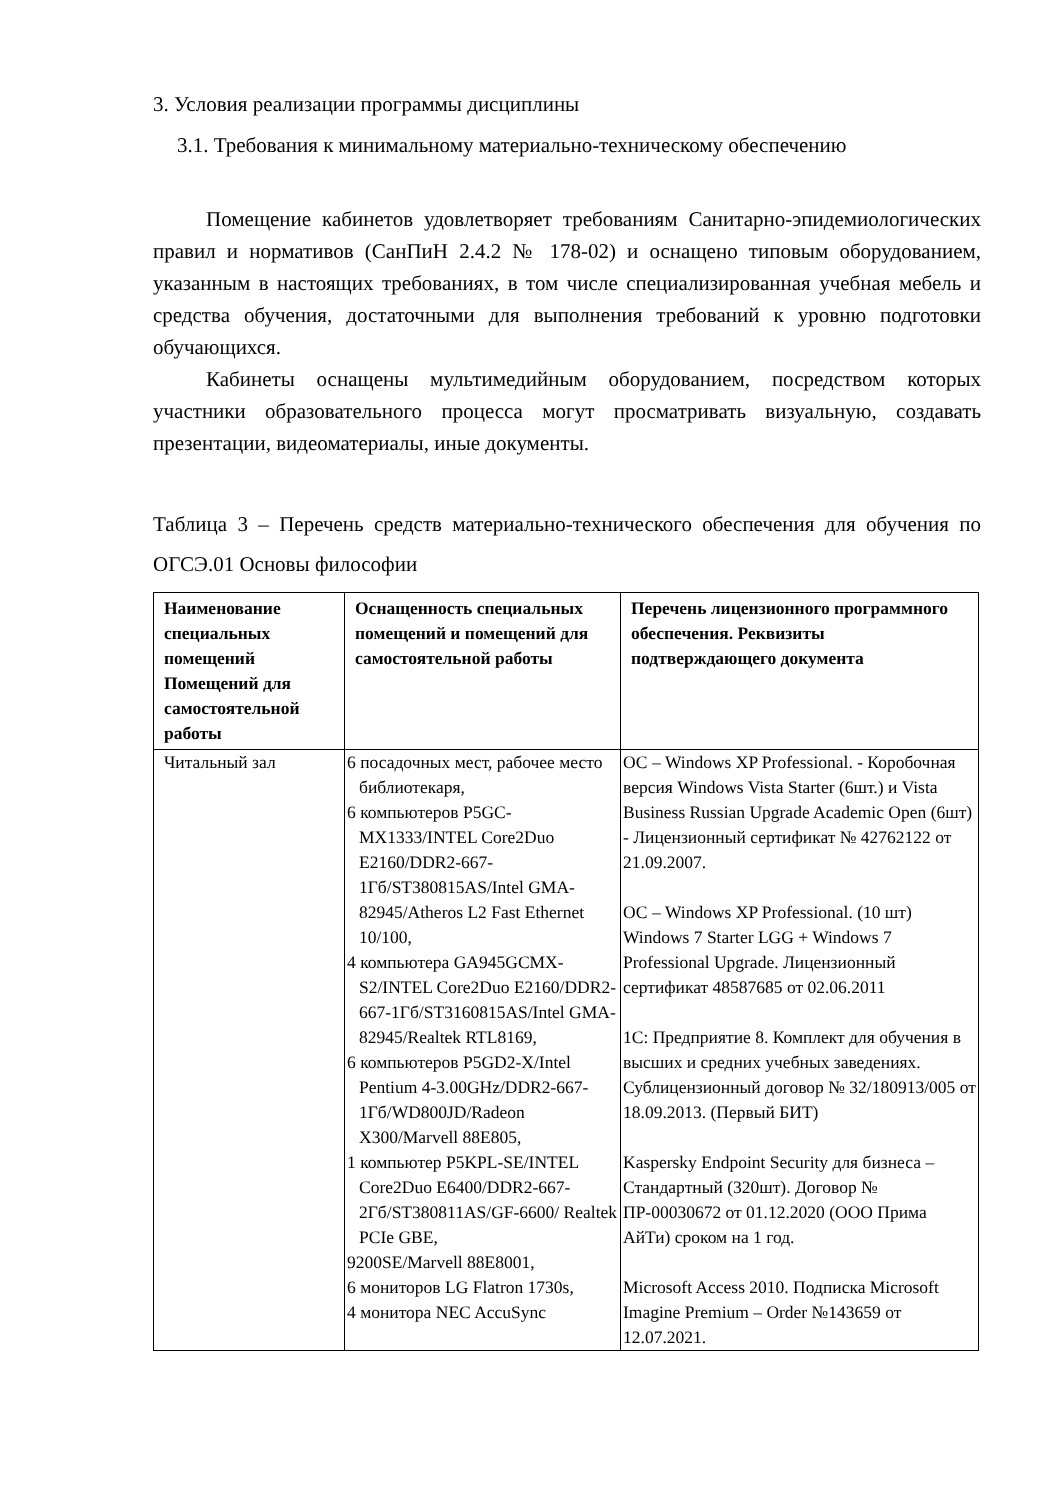3. Условия реализации программы дисциплины
3.1. Требования к минимальному материально-техническому обеспечению
Помещение кабинетов удовлетворяет требованиям Санитарно-эпидемиологических правил и нормативов (СанПиН 2.4.2 № 178-02) и оснащено типовым оборудованием, указанным в настоящих требованиях, в том числе специализированная учебная мебель и средства обучения, достаточными для выполнения требований к уровню подготовки обучающихся.
Кабинеты оснащены мультимедийным оборудованием, посредством которых участники образовательного процесса могут просматривать визуальную, создавать презентации, видеоматериалы, иные документы.
Таблица 3 – Перечень средств материально-технического обеспечения для обучения по ОГСЭ.01 Основы философии
| Наименование специальных помещений Помещений для самостоятельной работы | Оснащенность специальных помещений и помещений для самостоятельной работы | Перечень лицензионного программного обеспечения. Реквизиты подтверждающего документа |
| --- | --- | --- |
| Читальный зал | 6 посадочных мест, рабочее место библиотекаря, 6 компьютеров P5GC-MX1333/INTEL Core2Duo E2160/DDR2-667-1Гб/ST380815AS/Intel GMA-82945/Atheros L2 Fast Ethernet 10/100, 4 компьютера GA945GCMX-S2/INTEL Core2Duo E2160/DDR2-667-1Гб/ST3160815AS/Intel GMA-82945/Realtek RTL8169, 6 компьютеров P5GD2-X/Intel Pentium 4-3.00GHz/DDR2-667-1Гб/WD800JD/Radeon X300/Marvell 88E805, 1 компьютер P5KPL-SE/INTEL Core2Duo E6400/DDR2-667-2Гб/ST380811AS/GF-6600/ Realtek PCIe GBE, 9200SE/Marvell 88E8001, 6 мониторов LG Flatron 1730s, 4 монитора NEC AccuSync | ОС – Windows XP Professional. - Коробочная версия Windows Vista Starter (6шт.) и Vista Business Russian Upgrade Academic Open (6шт) - Лицензионный сертификат № 42762122 от 21.09.2007. ОС – Windows XP Professional. (10 шт) Windows 7 Starter LGG + Windows 7 Professional Upgrade. Лицензионный сертификат 48587685 от 02.06.2011 1С: Предприятие 8. Комплект для обучения в высших и средних учебных заведениях. Сублицензионный договор № 32/180913/005 от 18.09.2013. (Первый БИТ) Kaspersky Endpoint Security для бизнеса – Стандартный (320шт). Договор № ПР-00030672 от 01.12.2020 (ООО Прима АйТи) сроком на 1 год. Microsoft Access 2010. Подписка Microsoft Imagine Premium – Order №143659 от 12.07.2021. |